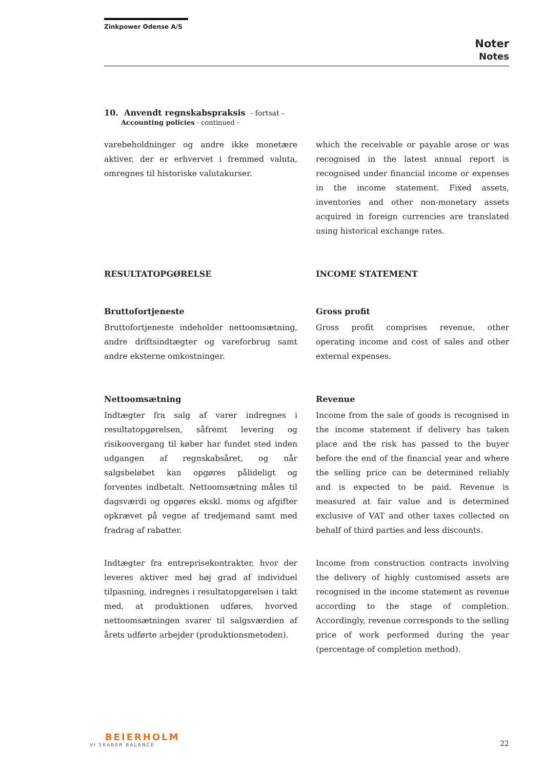Zinkpower Odense A/S
Noter
Notes
10. Anvendt regnskabspraksis - fortsat -
Accounting policies - continued -
varebeholdninger og andre ikke monetære aktiver, der er erhvervet i fremmed valuta, omregnes til historiske valutakurser.
which the receivable or payable arose or was recognised in the latest annual report is recognised under financial income or expenses in the income statement. Fixed assets, inventories and other non-monetary assets acquired in foreign currencies are translated using historical exchange rates.
RESULTATOPGØRELSE INCOME STATEMENT
Bruttofortjeneste
Bruttofortjeneste indeholder nettoomsætning, andre driftsindtægter og vareforbrug samt andre eksterne omkostninger.
Gross profit
Gross profit comprises revenue, other operating income and cost of sales and other external expenses.
Nettoomsætning
Indtægter fra salg af varer indregnes i resultatopgørelsen, såfremt levering og risikoovergang til køber har fundet sted inden udgangen af regnskabsåret, og når salgsbeløbet kan opgøres påli­deligt og forventes indbetalt. Nettoomsætning måles til dagsværdi og opgøres ekskl. moms og afgifter opkrævet på vegne af tredjemand samt med fradrag af rabatter.
Revenue
Income from the sale of goods is recognised in the income statement if delivery has taken place and the risk has passed to the buyer before the end of the financial year and where the selling price can be determined reliably and is expected to be paid. Revenue is measured at fair value and is determined exclusive of VAT and other taxes collected on behalf of third parties and less discounts.
Indtægter fra entreprisekontrakter, hvor der leveres aktiver med høj grad af individuel tilpasning, indregnes i resultatopgørelsen i takt med, at produktionen udføres, hvorved nettoomsætningen svarer til salgsværdien af årets udførte arbejder (produktionsmetoden).
Income from construction contracts involving the delivery of highly customised assets are recognised in the income statement as revenue according to the stage of completion. Accordingly, revenue corresponds to the selling price of work performed during the year (percentage of completion method).
BEIERHOLM
VI SKABER BALANCE
22